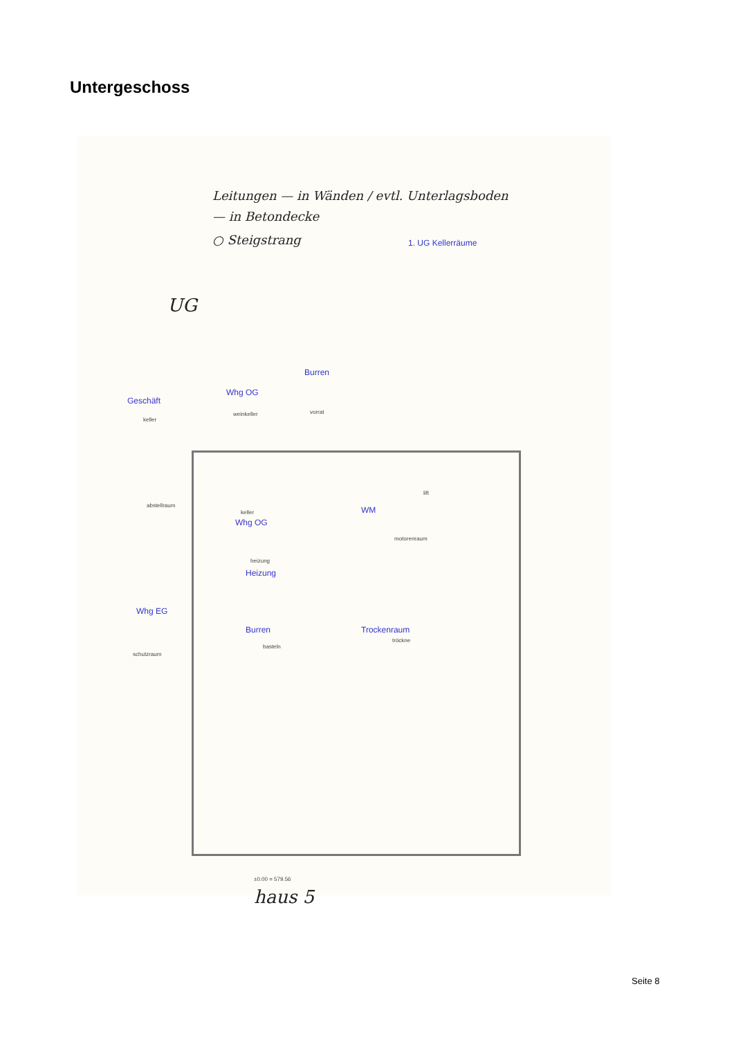Untergeschoss
Leitungen — in Wänden / evtl. Unterlagsboden
— in Betondecke
○ Steigstrang 1. UG Kellerräume
UG
Burren
vorrat
Whg OG
weinkeller
Geschäft
keller
abstellraum
lift
WM
keller
Whg OG
motorenraum
heizung
Heizung
Whg EG
Burren Trockenraum
tröckne
basteln
schutzraum
±0.00 = 579.56
haus 5
Seite 8